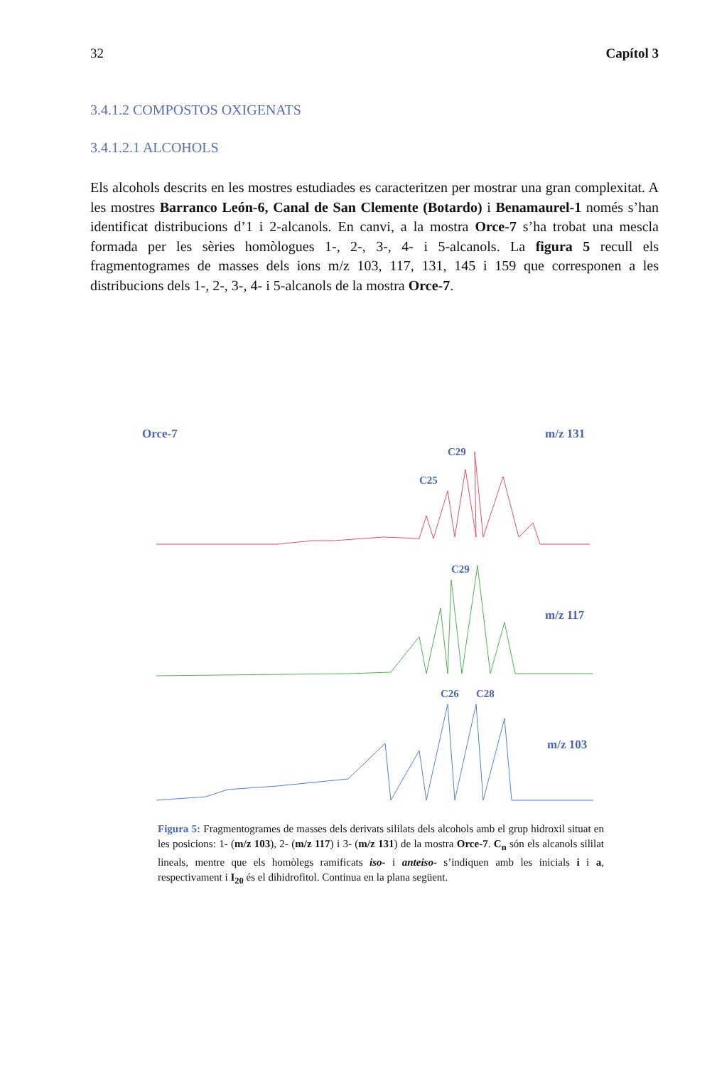32 Capítol 3
3.4.1.2 COMPOSTOS OXIGENATS
3.4.1.2.1 ALCOHOLS
Els alcohols descrits en les mostres estudiades es caracteritzen per mostrar una gran complexitat. A les mostres Barranco León-6, Canal de San Clemente (Botardo) i Benamaurel-1 només s’han identificat distribucions d’1 i 2-alcanols. En canvi, a la mostra Orce-7 s’ha trobat una mescla formada per les sèries homòlogues 1-, 2-, 3-, 4- i 5-alcanols. La figura 5 recull els fragmentogrames de masses dels ions m/z 103, 117, 131, 145 i 159 que corresponen a les distribucions dels 1-, 2-, 3-, 4- i 5-alcanols de la mostra Orce-7.
Orce-7
m/z 131
C29
C25
m/z 117
C29
m/z 103
C26
C28
Figura 5: Fragmentogrames de masses dels derivats sililats dels alcohols amb el grup hidroxil situat en les posicions: 1- (m/z 103), 2- (m/z 117) i 3- (m/z 131) de la mostra Orce-7. C<sub>n</sub> són els alcanols sililat lineals, mentre que els homòlegs ramificats iso- i anteiso- s’indiquen amb les inicials i i a, respectivament i I<sub>20</sub> és el dihidrofitol. Continua en la plana següent.